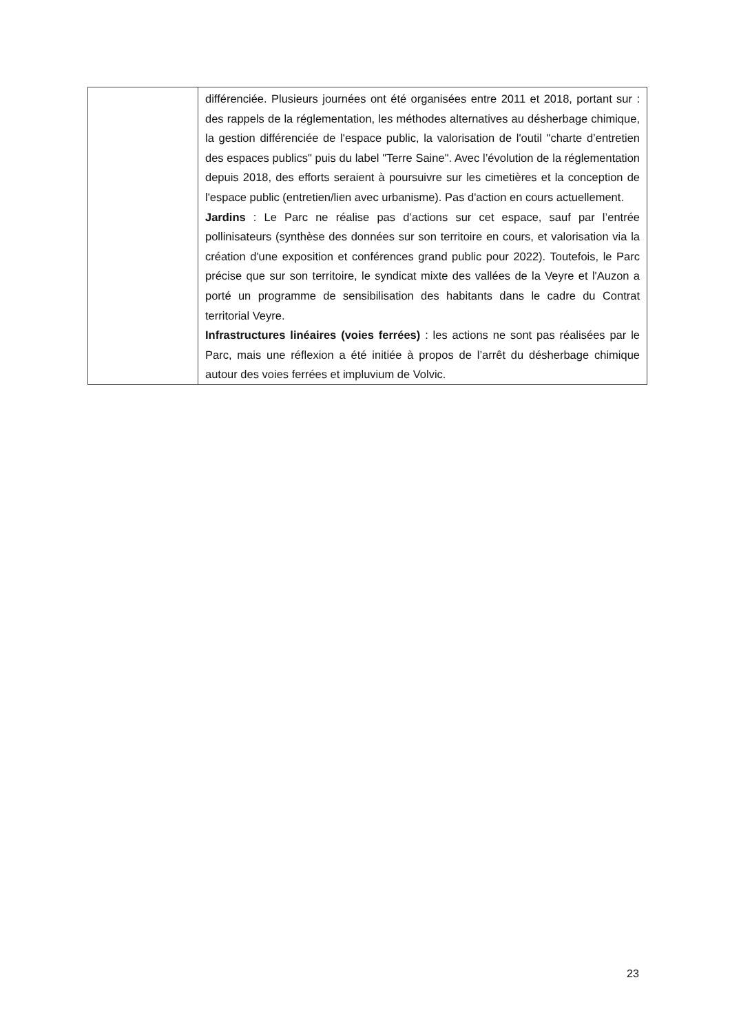| | différenciée. Plusieurs journées ont été organisées entre 2011 et 2018, portant sur : des rappels de la réglementation, les méthodes alternatives au désherbage chimique, la gestion différenciée de l'espace public, la valorisation de l'outil "charte d’entretien des espaces publics" puis du label "Terre Saine". Avec l’évolution de la réglementation depuis 2018, des efforts seraient à poursuivre sur les cimetières et la conception de l'espace public (entretien/lien avec urbanisme). Pas d'action en cours actuellement. Jardins : Le Parc ne réalise pas d’actions sur cet espace, sauf par l’entrée pollinisateurs (synthèse des données sur son territoire en cours, et valorisation via la création d'une exposition et conférences grand public pour 2022). Toutefois, le Parc précise que sur son territoire, le syndicat mixte des vallées de la Veyre et l'Auzon a porté un programme de sensibilisation des habitants dans le cadre du Contrat territorial Veyre. Infrastructures linéaires (voies ferrées) : les actions ne sont pas réalisées par le Parc, mais une réflexion a été initiée à propos de l’arrêt du désherbage chimique autour des voies ferrées et impluvium de Volvic. |
23